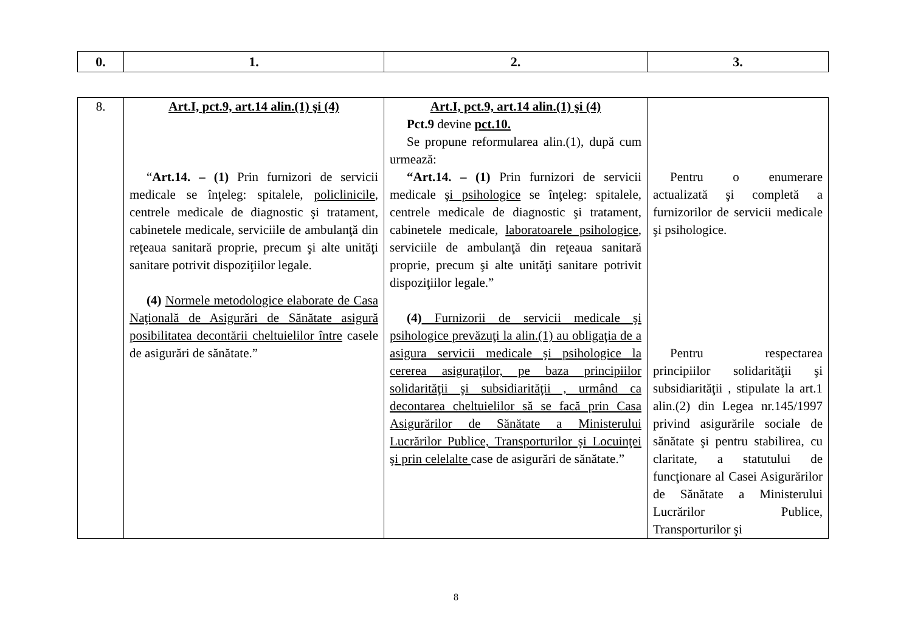| 0. | 1. | 2. | 3. |
| 8. | Art.I, pct.9, art.14 alin.(1) şi (4) “ Art.14. – (1) Prin furnizori de servicii medicale se înţeleg: spitalele, policlinicile , centrele medicale de diagnostic şi tratament, cabinetele medicale, serviciile de ambulanţă din reţeaua sanitară proprie, precum şi alte unităţi sanitare potrivit dispoziţiilor legale. (4) Normele metodologice elaborate de Casa Naţională de Asigurări de Sănătate asigură posibilitatea decontării cheltuielilor între casele de asigurări de sănătate.” | Art.I, pct.9, art.14 alin.(1) şi (4) Pct.9 devine pct.10. Se propune reformularea alin.(1), după cum urmează: “Art.14. – (1) Prin furnizori de servicii medicale şi psihologice se înţeleg: spitalele, centrele medicale de diagnostic şi tratament, cabinetele medicale, laboratoarele psihologice , serviciile de ambulanţă din reţeaua sanitară proprie, precum şi alte unităţi sanitare potrivit dispoziţiilor legale.” (4) Furnizorii de servicii medicale şi psihologice prevăzuţi la alin.(1) au obligaţia de a asigura servicii medicale şi psihologice la cererea asiguraţilor, pe baza principiilor solidarităţii şi subsidiarităţii , urmând ca decontarea cheltuielilor să se facă prin Casa Asigurărilor de Sănătate a Ministerului Lucrărilor Publice, Transporturilor şi Locuinţei şi prin celelalte case de asigurări de sănătate.” | Pentru o enumerare actualizată şi completă a furnizorilor de servicii medicale şi psihologice. Pentru respectarea principiilor solidarităţii şi subsidiarităţii , stipulate la art.1 alin.(2) din Legea nr.145/1997 privind asigurările sociale de sănătate şi pentru stabilirea, cu claritate, a statutului de funcţionare al Casei Asigurărilor de Sănătate a Ministerului Lucrărilor Publice, Transporturilor şi |
8